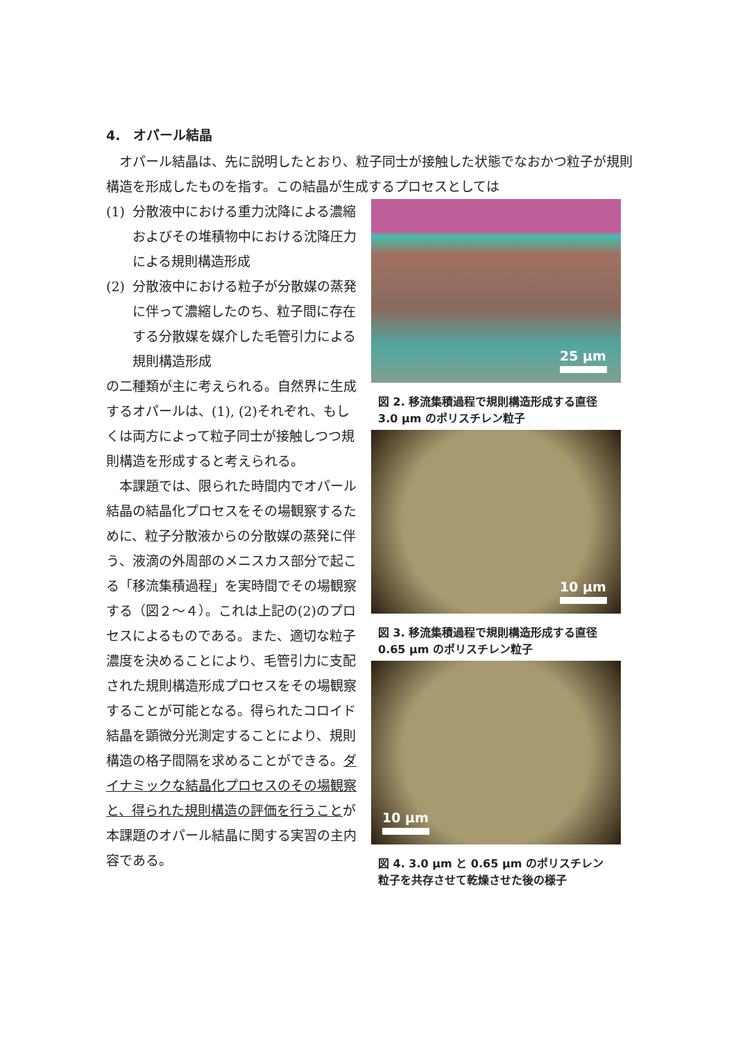4.　オパール結晶
　オパール結晶は、先に説明したとおり、粒子同士が接触した状態でなおかつ粒子が規則構造を形成したものを指す。この結晶が生成するプロセスとしては
(1) 分散液中における重力沈降による濃縮およびその堆積物中における沈降圧力による規則構造形成
(2) 分散液中における粒子が分散媒の蒸発に伴って濃縮したのち、粒子間に存在する分散媒を媒介した毛管引力による規則構造形成
の二種類が主に考えられる。自然界に生成するオパールは、(1), (2)それぞれ、もしくは両方によって粒子同士が接触しつつ規則構造を形成すると考えられる。
　本課題では、限られた時間内でオパール結晶の結晶化プロセスをその場観察するために、粒子分散液からの分散媒の蒸発に伴う、液滴の外周部のメニスカス部分で起こる「移流集積過程」を実時間でその場観察する（図２～４）。これは上記の(2)のプロセスによるものである。また、適切な粒子濃度を決めることにより、毛管引力に支配された規則構造形成プロセスをその場観察することが可能となる。得られたコロイド結晶を顕微分光測定することにより、規則構造の格子間隔を求めることができる。ダイナミックな結晶化プロセスのその場観察と、得られた規則構造の評価を行うことが本課題のオパール結晶に関する実習の主内容である。
25 μm
図 2. 移流集積過程で規則構造形成する直径 3.0 μm のポリスチレン粒子
10 μm
図 3. 移流集積過程で規則構造形成する直径 0.65 μm のポリスチレン粒子
10 μm
図 4. 3.0 μm と 0.65 μm のポリスチレン粒子を共存させて乾燥させた後の様子